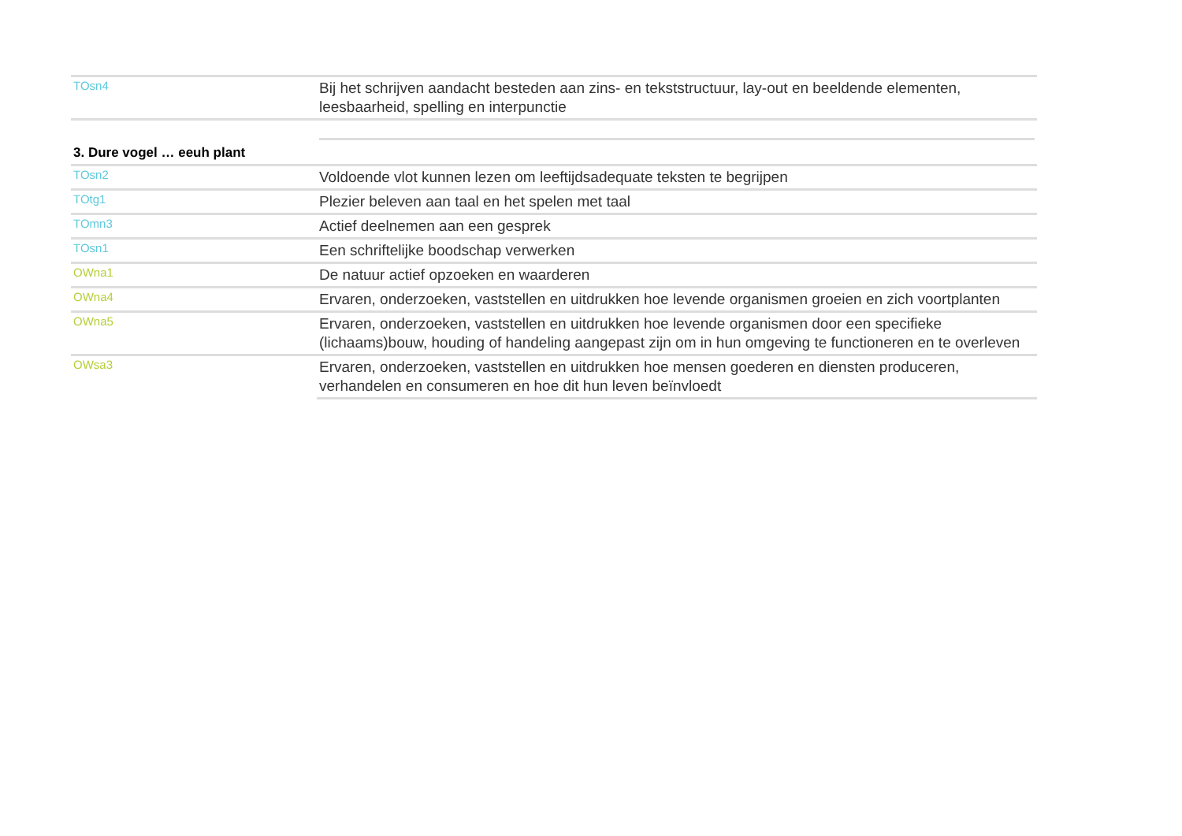| TOsn4 | Bij het schrijven aandacht besteden aan zins- en tekststructuur, lay-out en beeldende elementen, leesbaarheid, spelling en interpunctie |
| 3. Dure vogel … eeuh plant | |
| TOsn2 | Voldoende vlot kunnen lezen om leeftijdsadequate teksten te begrijpen |
| TOtg1 | Plezier beleven aan taal en het spelen met taal |
| TOmn3 | Actief deelnemen aan een gesprek |
| TOsn1 | Een schriftelijke boodschap verwerken |
| OWna1 | De natuur actief opzoeken en waarderen |
| OWna4 | Ervaren, onderzoeken, vaststellen en uitdrukken hoe levende organismen groeien en zich voortplanten |
| OWna5 | Ervaren, onderzoeken, vaststellen en uitdrukken hoe levende organismen door een specifieke (lichaams)bouw, houding of handeling aangepast zijn om in hun omgeving te functioneren en te overleven |
| OWsa3 | Ervaren, onderzoeken, vaststellen en uitdrukken hoe mensen goederen en diensten produceren, verhandelen en consumeren en hoe dit hun leven beïnvloedt |